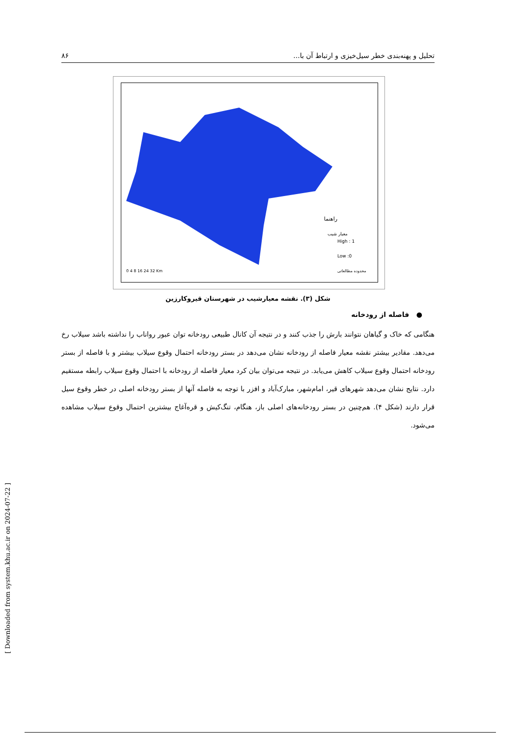تحلیل و پهنه‌بندی خطر سیل‌خیزی و ارتباط آن با... ۸۶
راهنما
معیار شیب
High : 1
Low :0
محدوده مطالعاتی
0 4 8 16 24 32 Km
شکل (۳). نقشه معیارشیب در شهرستان قیروکارزین
● فاصله از رودخانه
هنگامی که خاک و گیاهان نتوانند بارش را جذب کنند و در نتیجه آن کانال طبیعی رودخانه توان عبور رواناب را نداشته باشد سیلاب رخ می‌دهد. مقادیر بیشتر نقشه معیار فاصله از رودخانه نشان می‌دهد در بستر رودخانه احتمال وقوع سیلاب بیشتر و با فاصله از بستر رودخانه احتمال وقوع سیلاب کاهش می‌یابد. در نتیجه می‌توان بیان کرد معیار فاصله از رودخانه با احتمال وقوع سیلاب رابطه مستقیم دارد. نتایج نشان می‌دهد شهرهای قیر، امام‌شهر، مبارک‌آباد و افزر با توجه به فاصله آنها از بستر رودخانه اصلی در خطر وقوع سیل قرار دارند (شکل ۴). هم‌چنین در بستر رودخانه‌های اصلی باز، هنگام، تنگ‌کیش و قره‌آغاج بیشترین احتمال وقوع سیلاب مشاهده می‌شود.
[ Downloaded from system.khu.ac.ir on 2024-07-22 ]